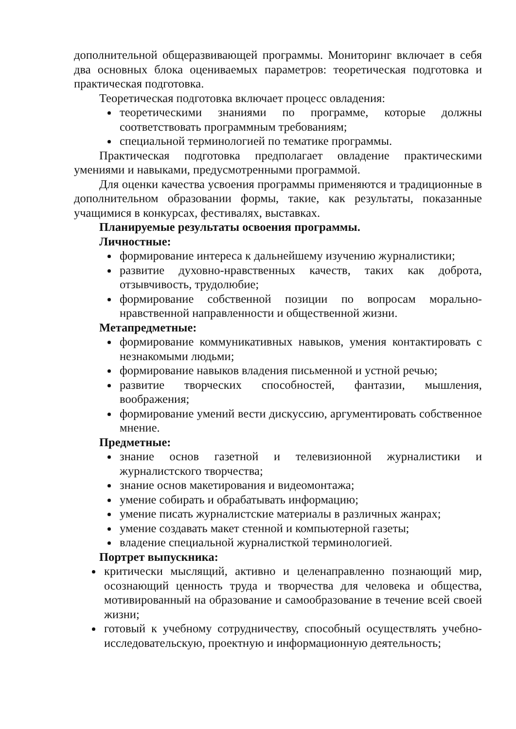дополнительной общеразвивающей программы. Мониторинг включает в себя два основных блока оцениваемых параметров: теоретическая подготовка и практическая подготовка.
Теоретическая подготовка включает процесс овладения:
теоретическими знаниями по программе, которые должны соответствовать программным требованиям;
специальной терминологией по тематике программы.
Практическая подготовка предполагает овладение практическими умениями и навыками, предусмотренными программой.
Для оценки качества усвоения программы применяются и традиционные в дополнительном образовании формы, такие, как результаты, показанные учащимися в конкурсах, фестивалях, выставках.
Планируемые результаты освоения программы.
Личностные:
формирование интереса к дальнейшему изучению журналистики;
развитие духовно-нравственных качеств, таких как доброта, отзывчивость, трудолюбие;
формирование собственной позиции по вопросам морально-нравственной направленности и общественной жизни.
Метапредметные:
формирование коммуникативных навыков, умения контактировать с незнакомыми людьми;
формирование навыков владения письменной и устной речью;
развитие творческих способностей, фантазии, мышления, воображения;
формирование умений вести дискуссию, аргументировать собственное мнение.
Предметные:
знание основ газетной и телевизионной журналистики и журналистского творчества;
знание основ макетирования и видеомонтажа;
умение собирать и обрабатывать информацию;
умение писать журналистские материалы в различных жанрах;
умение создавать макет стенной и компьютерной газеты;
владение специальной журналисткой терминологией.
Портрет выпускника:
критически мыслящий, активно и целенаправленно познающий мир, осознающий ценность труда и творчества для человека и общества, мотивированный на образование и самообразование в течение всей своей жизни;
готовый к учебному сотрудничеству, способный осуществлять учебно-исследовательскую, проектную и информационную деятельность;